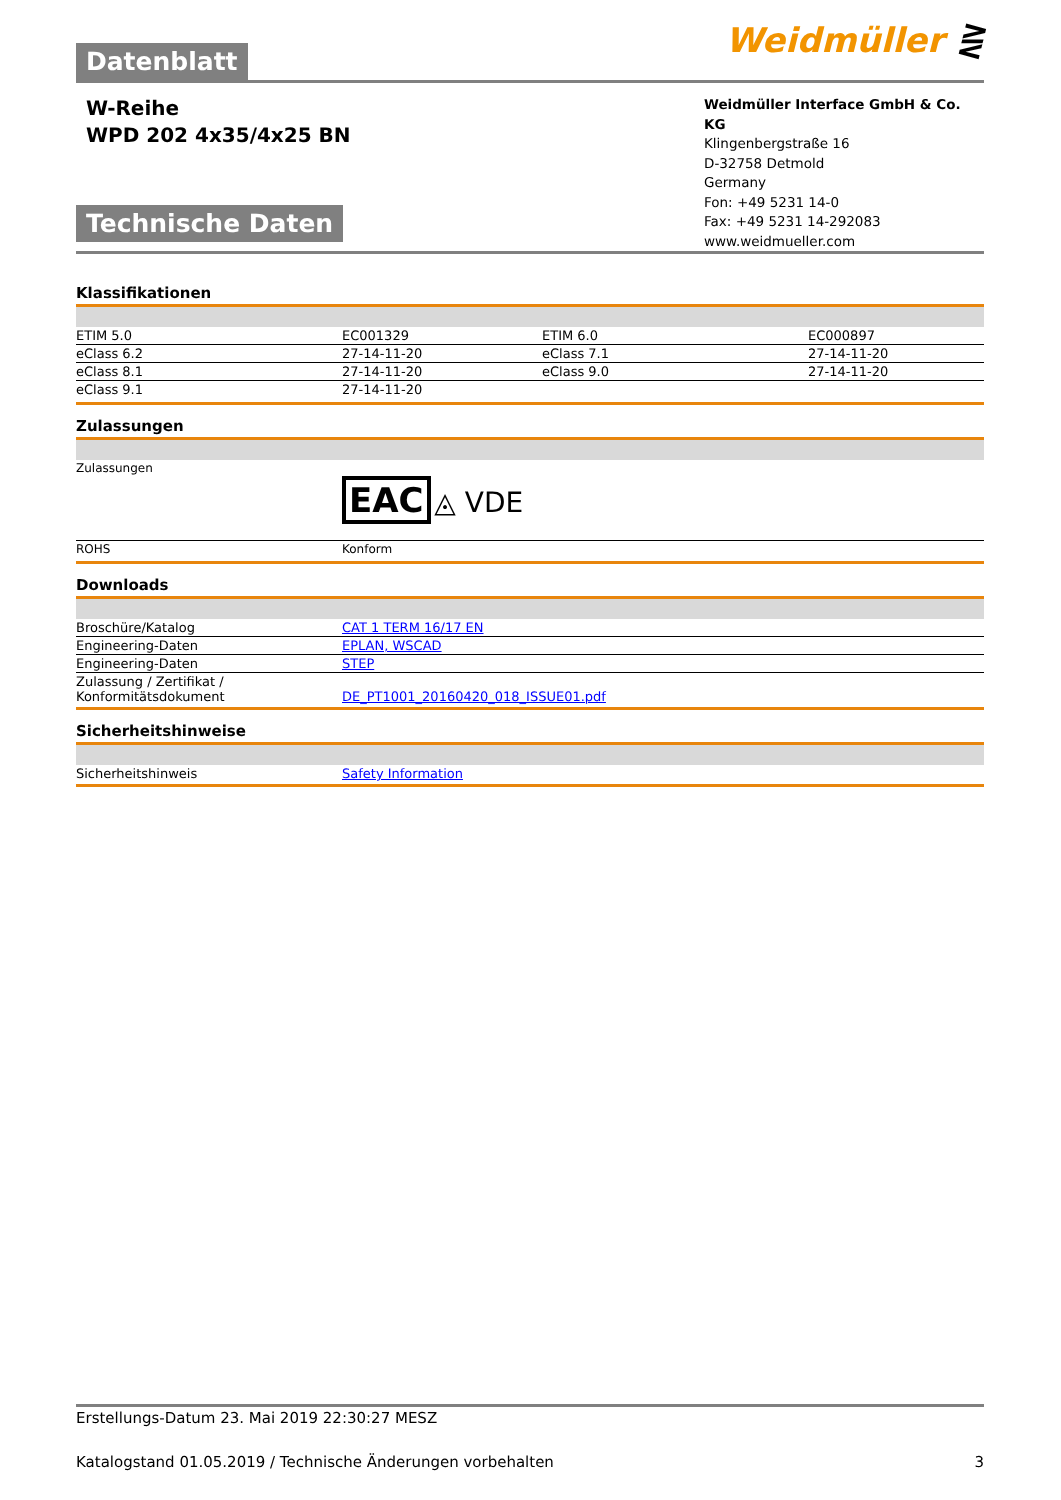Datenblatt Weidmüller ⋛
W-Reihe
WPD 202 4x35/4x25 BN
Technische Daten
Weidmüller Interface GmbH & Co. KG
Klingenbergstraße 16
D-32758 Detmold
Germany
Fon: +49 5231 14-0
Fax: +49 5231 14-292083
www.weidmueller.com
Klassifikationen
| ETIM 5.0 | EC001329 | | ETIM 6.0 | EC000897 |
| eClass 6.2 | 27-14-11-20 | | eClass 7.1 | 27-14-11-20 |
| eClass 8.1 | 27-14-11-20 | | eClass 9.0 | 27-14-11-20 |
| eClass 9.1 | 27-14-11-20 | | | |
Zulassungen
| Zulassungen | EAC ◬ VDE |
| ROHS | Konform |
Downloads
| Broschüre/Katalog | CAT 1 TERM 16/17 EN |
| Engineering-Daten | EPLAN, WSCAD |
| Engineering-Daten | STEP |
| Zulassung / Zertifikat / Konformitätsdokument | DE_PT1001_20160420_018_ISSUE01.pdf |
Sicherheitshinweise
| Sicherheitshinweis | Safety Information |
Erstellungs-Datum 23. Mai 2019 22:30:27 MESZ
Katalogstand 01.05.2019 / Technische Änderungen vorbehalten 3